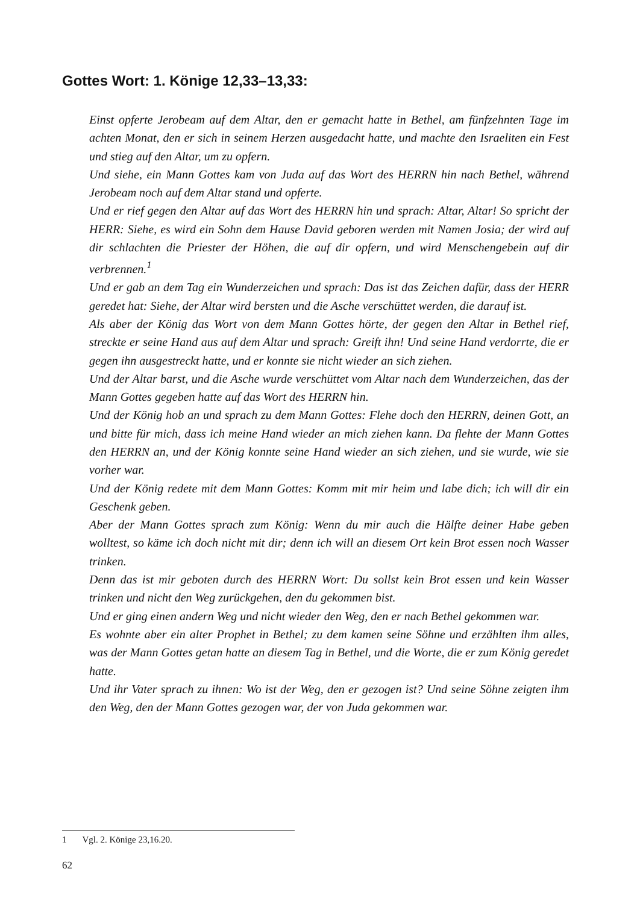Gottes Wort: 1. Könige 12,33–13,33:
Einst opferte Jerobeam auf dem Altar, den er gemacht hatte in Bethel, am fünfzehnten Tage im achten Monat, den er sich in seinem Herzen ausgedacht hatte, und machte den Israeliten ein Fest und stieg auf den Altar, um zu opfern.
Und siehe, ein Mann Gottes kam von Juda auf das Wort des HERRN hin nach Bethel, während Jerobeam noch auf dem Altar stand und opferte.
Und er rief gegen den Altar auf das Wort des HERRN hin und sprach: Altar, Altar! So spricht der HERR: Siehe, es wird ein Sohn dem Hause David geboren werden mit Namen Josia; der wird auf dir schlachten die Priester der Höhen, die auf dir opfern, und wird Menschengebein auf dir verbrennen.<sup>1</sup>
Und er gab an dem Tag ein Wunderzeichen und sprach: Das ist das Zeichen dafür, dass der HERR geredet hat: Siehe, der Altar wird bersten und die Asche verschüttet werden, die darauf ist.
Als aber der König das Wort von dem Mann Gottes hörte, der gegen den Altar in Bethel rief, streckte er seine Hand aus auf dem Altar und sprach: Greift ihn! Und seine Hand verdorrte, die er gegen ihn ausgestreckt hatte, und er konnte sie nicht wieder an sich ziehen.
Und der Altar barst, und die Asche wurde verschüttet vom Altar nach dem Wunderzeichen, das der Mann Gottes gegeben hatte auf das Wort des HERRN hin.
Und der König hob an und sprach zu dem Mann Gottes: Flehe doch den HERRN, deinen Gott, an und bitte für mich, dass ich meine Hand wieder an mich ziehen kann. Da flehte der Mann Gottes den HERRN an, und der König konnte seine Hand wieder an sich ziehen, und sie wurde, wie sie vorher war.
Und der König redete mit dem Mann Gottes: Komm mit mir heim und labe dich; ich will dir ein Geschenk geben.
Aber der Mann Gottes sprach zum König: Wenn du mir auch die Hälfte deiner Habe geben wolltest, so käme ich doch nicht mit dir; denn ich will an diesem Ort kein Brot essen noch Wasser trinken.
Denn das ist mir geboten durch des HERRN Wort: Du sollst kein Brot essen und kein Wasser trinken und nicht den Weg zurückgehen, den du gekommen bist.
Und er ging einen andern Weg und nicht wieder den Weg, den er nach Bethel gekommen war.
Es wohnte aber ein alter Prophet in Bethel; zu dem kamen seine Söhne und erzählten ihm alles, was der Mann Gottes getan hatte an diesem Tag in Bethel, und die Worte, die er zum König geredet hatte.
Und ihr Vater sprach zu ihnen: Wo ist der Weg, den er gezogen ist? Und seine Söhne zeigten ihm den Weg, den der Mann Gottes gezogen war, der von Juda gekommen war.
1 Vgl. 2. Könige 23,16.20.
62